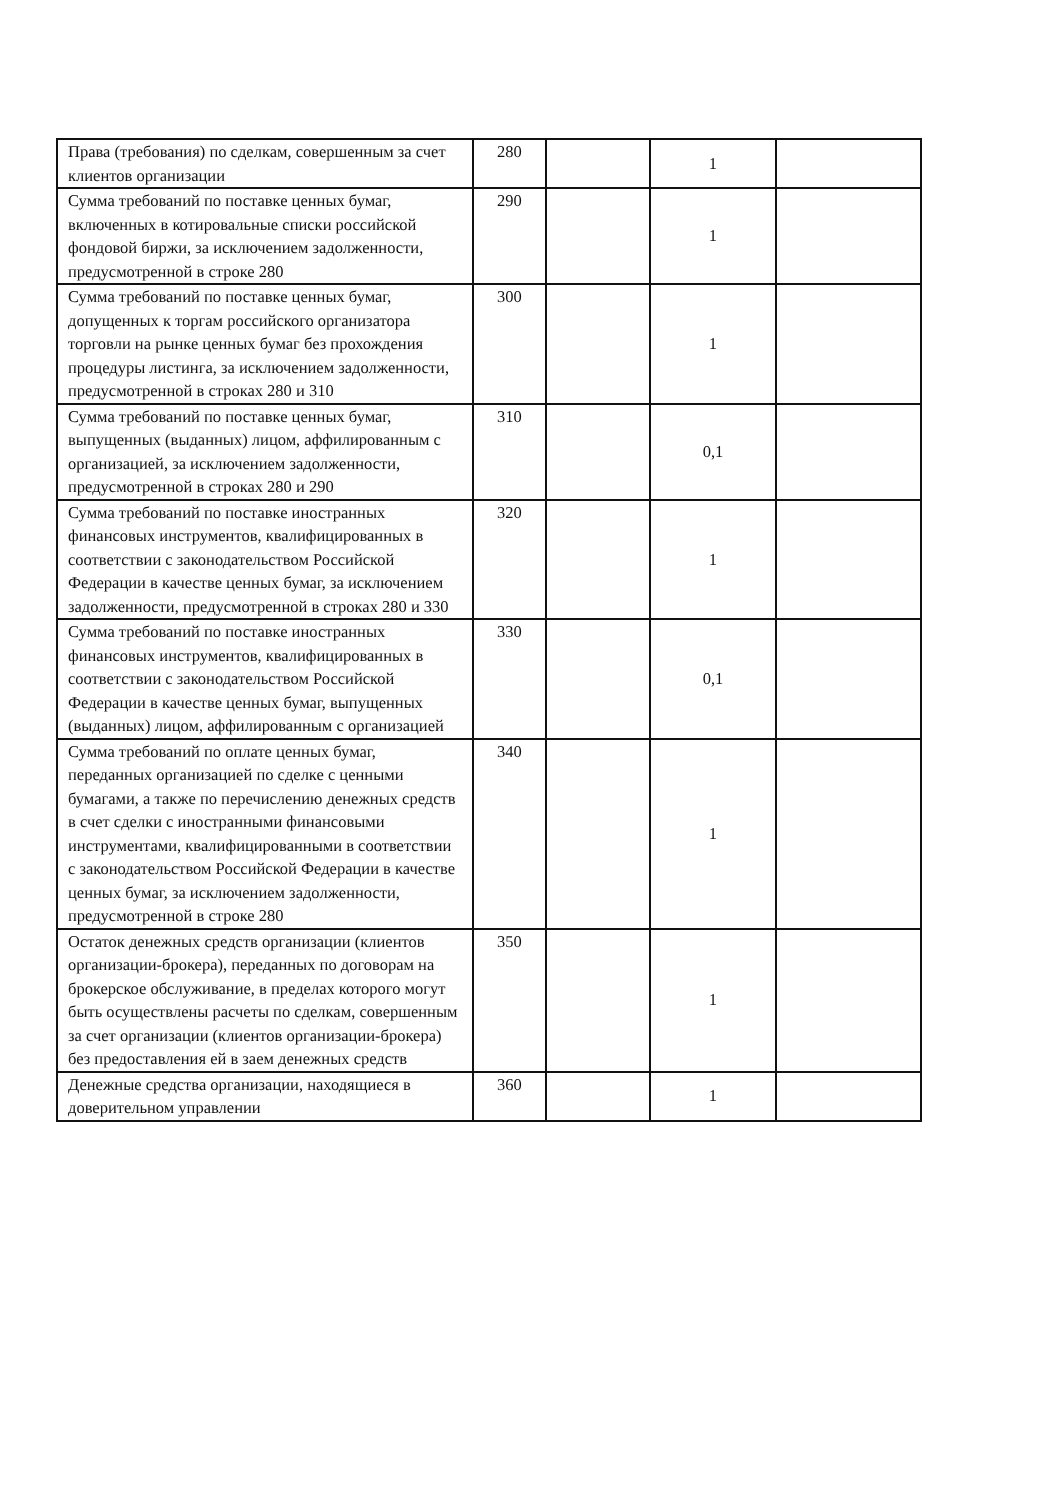| Права (требования) по сделкам, совершенным за счет клиентов организации | 280 | | 1 | |
| Сумма требований по поставке ценных бумаг, включенных в котировальные списки российской фондовой биржи, за исключением задолженности, предусмотренной в строке 280 | 290 | | 1 | |
| Сумма требований по поставке ценных бумаг, допущенных к торгам российского организатора торговли на рынке ценных бумаг без прохождения процедуры листинга, за исключением задолженности, предусмотренной в строках 280 и 310 | 300 | | 1 | |
| Сумма требований по поставке ценных бумаг, выпущенных (выданных) лицом, аффилированным с организацией, за исключением задолженности, предусмотренной в строках 280 и 290 | 310 | | 0,1 | |
| Сумма требований по поставке иностранных финансовых инструментов, квалифицированных в соответствии с законодательством Российской Федерации в качестве ценных бумаг, за исключением задолженности, предусмотренной в строках 280 и 330 | 320 | | 1 | |
| Сумма требований по поставке иностранных финансовых инструментов, квалифицированных в соответствии с законодательством Российской Федерации в качестве ценных бумаг, выпущенных (выданных) лицом, аффилированным с организацией | 330 | | 0,1 | |
| Сумма требований по оплате ценных бумаг, переданных организацией по сделке с ценными бумагами, а также по перечислению денежных средств в счет сделки с иностранными финансовыми инструментами, квалифицированными в соответствии с законодательством Российской Федерации в качестве ценных бумаг, за исключением задолженности, предусмотренной в строке 280 | 340 | | 1 | |
| Остаток денежных средств организации (клиентов организации-брокера), переданных по договорам на брокерское обслуживание, в пределах которого могут быть осуществлены расчеты по сделкам, совершенным за счет организации (клиентов организации-брокера) без предоставления ей в заем денежных средств | 350 | | 1 | |
| Денежные средства организации, находящиеся в доверительном управлении | 360 | | 1 | |